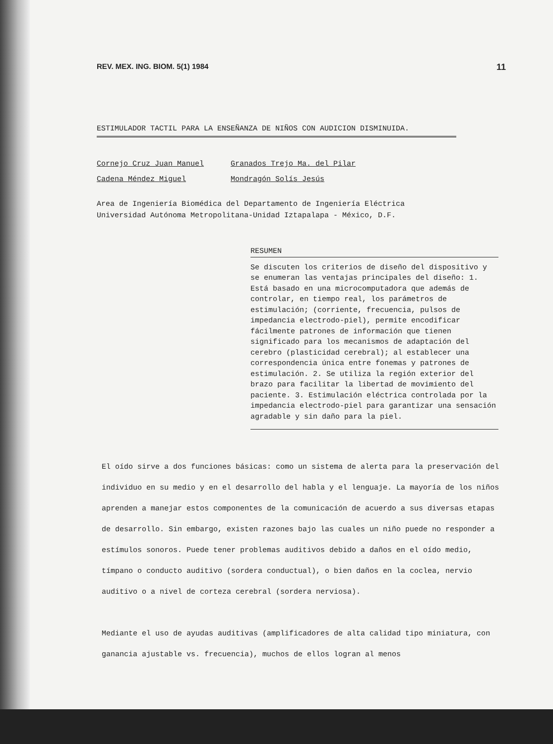REV. MEX. ING. BIOM. 5(1) 1984 11
ESTIMULADOR TACTIL PARA LA ENSEÑANZA DE NIÑOS CON AUDICION DISMINUIDA.
Cornejo Cruz Juan Manuel Granados Trejo Ma. del Pilar Cadena Méndez Miguel Mondragón Solís Jesús
Area de Ingeniería Biomédica del Departamento de Ingeniería Eléctrica
Universidad Autónoma Metropolitana-Unidad Iztapalapa - México, D.F.
RESUMEN
Se discuten los criterios de diseño del dispositivo y se enumeran las ventajas principales del diseño: 1. Está basado en una microcomputadora que además de controlar, en tiempo real, los parámetros de estimulación; (corriente, frecuencia, pulsos de impedancia electrodo-piel), permite encodificar fácilmente patrones de información que tienen significado para los mecanismos de adaptación del cerebro (plasticidad cerebral); al establecer una correspondencia única entre fonemas y patrones de estimulación. 2. Se utiliza la región exterior del brazo para facilitar la libertad de movimiento del paciente. 3. Estimulación eléctrica controlada por la impedancia electrodo-piel para garantizar una sensación agradable y sin daño para la piel.
El oído sirve a dos funciones básicas: como un sistema de alerta para la preservación del individuo en su medio y en el desarrollo del habla y el lenguaje. La mayoría de los niños aprenden a manejar estos componentes de la comunicación de acuerdo a sus diversas etapas de desarrollo. Sin embargo, existen razones bajo las cuales un niño puede no responder a estímulos sonoros. Puede tener problemas auditivos debido a daños en el oído medio, tímpano o conducto auditivo (sordera conductual), o bien daños en la coclea, nervio auditivo o a nivel de corteza cerebral (sordera nerviosa).
Mediante el uso de ayudas auditivas (amplificadores de alta calidad tipo miniatura, con ganancia ajustable vs. frecuencia), muchos de ellos logran al menos